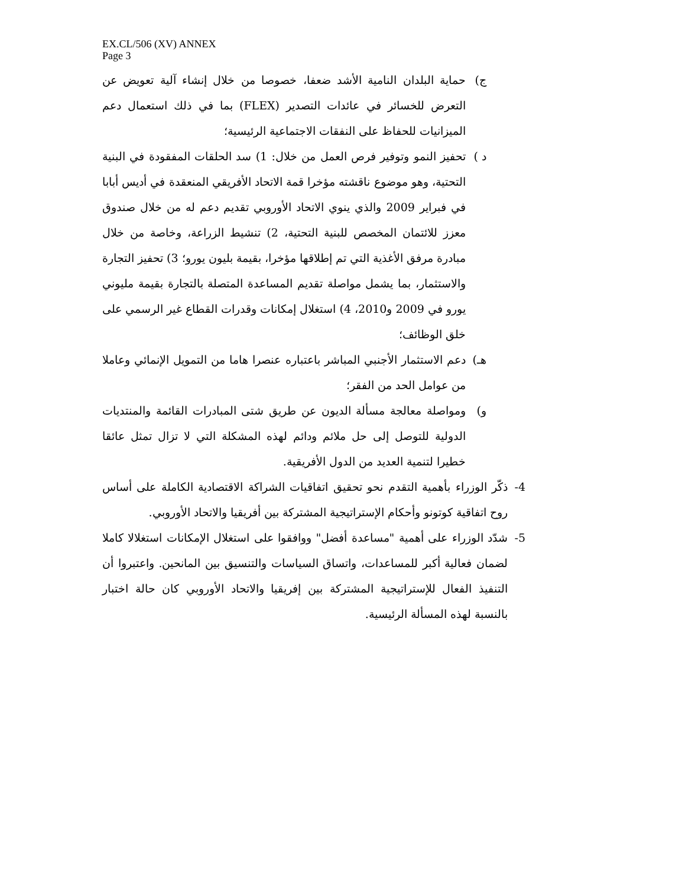EX.CL/506 (XV) ANNEX
Page 3
ج) حماية البلدان النامية الأشد ضعفا، خصوصا من خلال إنشاء آلية تعويض عن التعرض للخسائر في عائدات التصدير (FLEX) بما في ذلك استعمال دعم الميزانيات للحفاظ على النفقات الاجتماعية الرئيسية؛
د ) تحفيز النمو وتوفير فرص العمل من خلال: 1) سد الحلقات المفقودة في البنية التحتية، وهو موضوع ناقشته مؤخرا قمة الاتحاد الأفريقي المنعقدة في أديس أبابا في فبراير 2009 والذي ينوي الاتحاد الأوروبي تقديم دعم له من خلال صندوق معزز للائتمان المخصص للبنية التحتية، 2) تنشيط الزراعة، وخاصة من خلال مبادرة مرفق الأغذية التي تم إطلاقها مؤخرا، بقيمة بليون يورو؛ 3) تحفيز التجارة والاستثمار، بما يشمل مواصلة تقديم المساعدة المتصلة بالتجارة بقيمة مليوني يورو في 2009 و2010، 4) استغلال إمكانات وقدرات القطاع غير الرسمي على خلق الوظائف؛
هـ) دعم الاستثمار الأجنبي المباشر باعتباره عنصرا هاما من التمويل الإنمائي وعاملا من عوامل الحد من الفقر؛
و) ومواصلة معالجة مسألة الديون عن طريق شتى المبادرات القائمة والمنتديات الدولية للتوصل إلى حل ملائم ودائم لهذه المشكلة التي لا تزال تمثل عائقا خطيرا لتنمية العديد من الدول الأفريقية.
4- ذكّر الوزراء بأهمية التقدم نحو تحقيق اتفاقيات الشراكة الاقتصادية الكاملة على أساس روح اتفاقية كوتونو وأحكام الإستراتيجية المشتركة بين أفريقيا والاتحاد الأوروبي.
5- شدّد الوزراء على أهمية "مساعدة أفضل" ووافقوا على استغلال الإمكانات استغلالا كاملا لضمان فعالية أكبر للمساعدات، واتساق السياسات والتنسيق بين المانحين. واعتبروا أن التنفيذ الفعال للإستراتيجية المشتركة بين إفريقيا والاتحاد الأوروبي كان حالة اختبار بالنسبة لهذه المسألة الرئيسية.